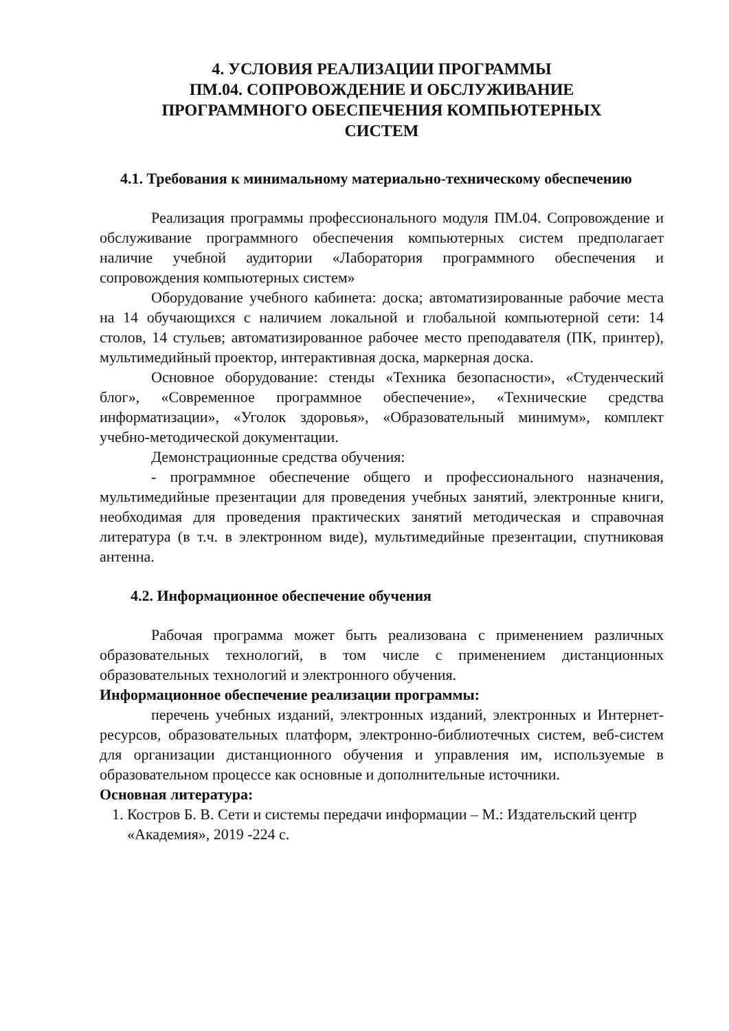4. УСЛОВИЯ РЕАЛИЗАЦИИ ПРОГРАММЫ
ПМ.04. СОПРОВОЖДЕНИЕ И ОБСЛУЖИВАНИЕ
ПРОГРАММНОГО ОБЕСПЕЧЕНИЯ КОМПЬЮТЕРНЫХ
СИСТЕМ
4.1. Требования к минимальному материально-техническому обеспечению
Реализация программы профессионального модуля ПМ.04. Сопровождение и обслуживание программного обеспечения компьютерных систем предполагает наличие учебной аудитории «Лаборатория программного обеспечения и сопровождения компьютерных систем»
Оборудование учебного кабинета: доска; автоматизированные рабочие места на 14 обучающихся с наличием локальной и глобальной компьютерной сети: 14 столов, 14 стульев; автоматизированное рабочее место преподавателя (ПК, принтер), мультимедийный проектор, интерактивная доска, маркерная доска.
Основное оборудование: стенды «Техника безопасности», «Студенческий блог», «Современное программное обеспечение», «Технические средства информатизации», «Уголок здоровья», «Образовательный минимум», комплект учебно-методической документации.
Демонстрационные средства обучения:
- программное обеспечение общего и профессионального назначения, мультимедийные презентации для проведения учебных занятий, электронные книги, необходимая для проведения практических занятий методическая и справочная литература (в т.ч. в электронном виде), мультимедийные презентации, спутниковая антенна.
4.2. Информационное обеспечение обучения
Рабочая программа может быть реализована с применением различных образовательных технологий, в том числе с применением дистанционных образовательных технологий и электронного обучения.
Информационное обеспечение реализации программы:
перечень учебных изданий, электронных изданий, электронных и Интернет-ресурсов, образовательных платформ, электронно-библиотечных систем, веб-систем для организации дистанционного обучения и управления им, используемые в образовательном процессе как основные и дополнительные источники.
Основная литература:
1. Костров Б. В. Сети и системы передачи информации – М.: Издательский центр «Академия», 2019 -224 с.